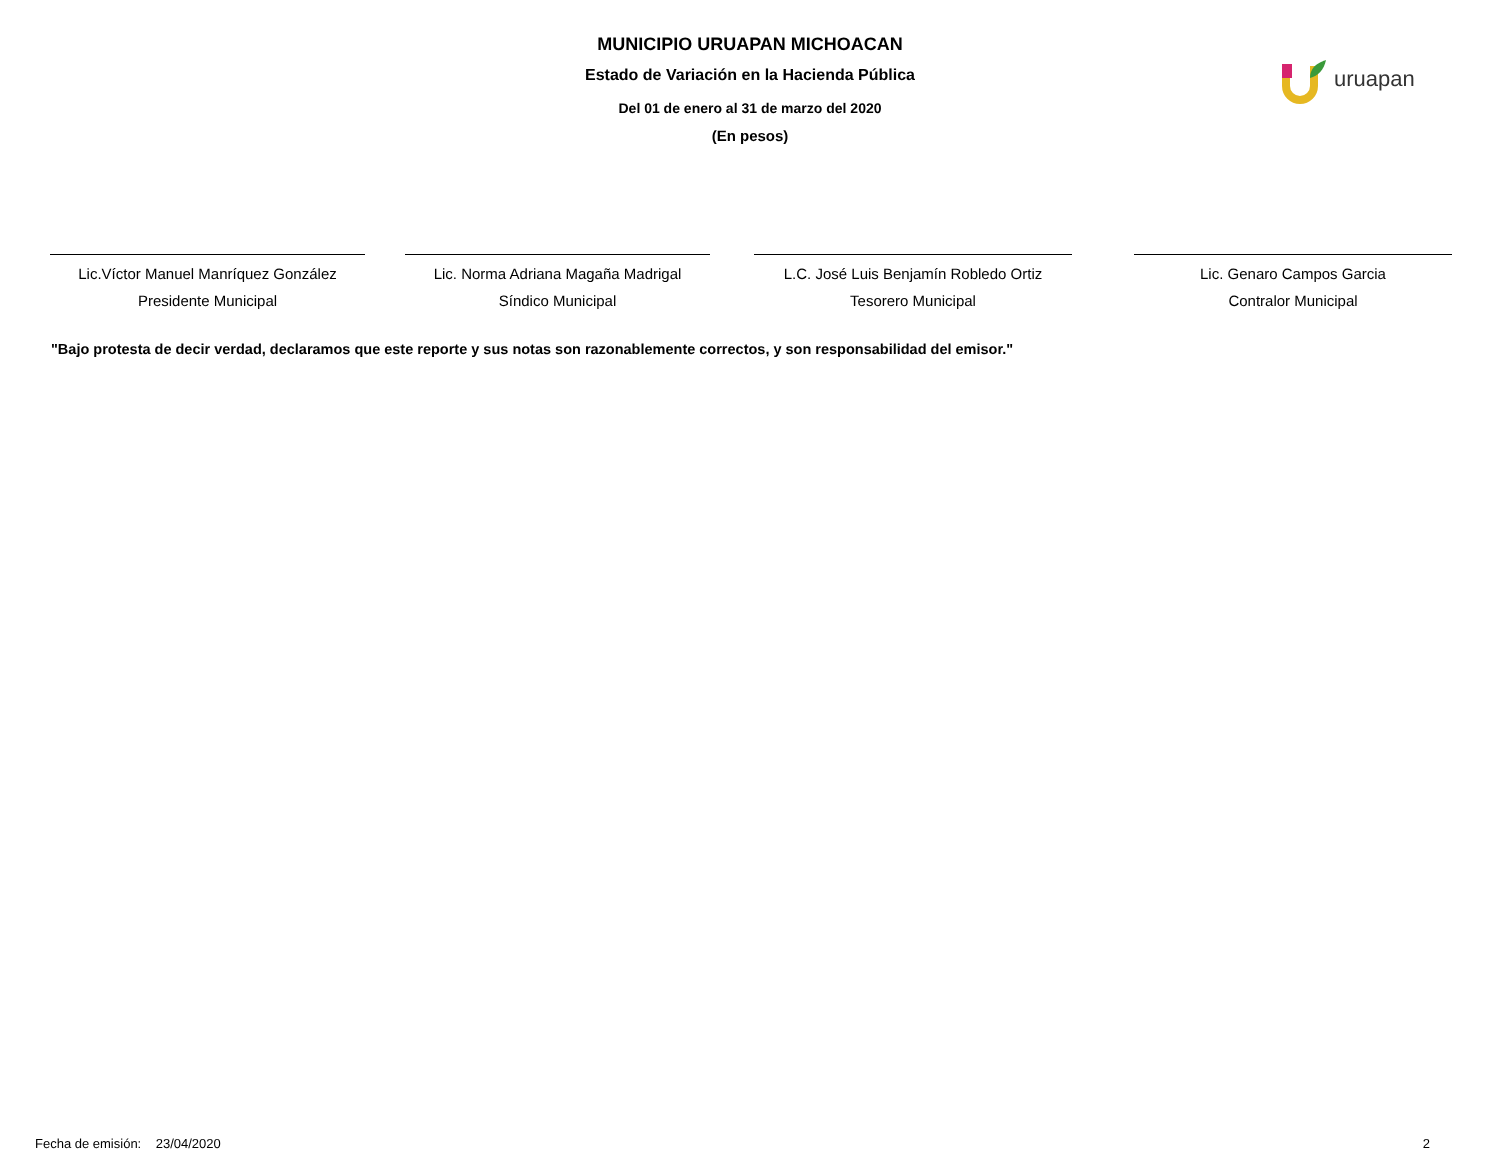MUNICIPIO URUAPAN MICHOACAN
Estado de Variación en la Hacienda Pública
Del 01 de enero al 31 de marzo del 2020
(En pesos)
uruapan
Lic.Víctor Manuel Manríquez González
Presidente Municipal
Lic. Norma Adriana Magaña Madrigal
Síndico Municipal
L.C. José Luis Benjamín Robledo Ortiz
Tesorero Municipal
Lic. Genaro Campos Garcia
Contralor Municipal
"Bajo protesta de decir verdad, declaramos que este reporte y sus notas son razonablemente correctos, y son responsabilidad del emisor."
Fecha de emisión: 23/04/2020 2